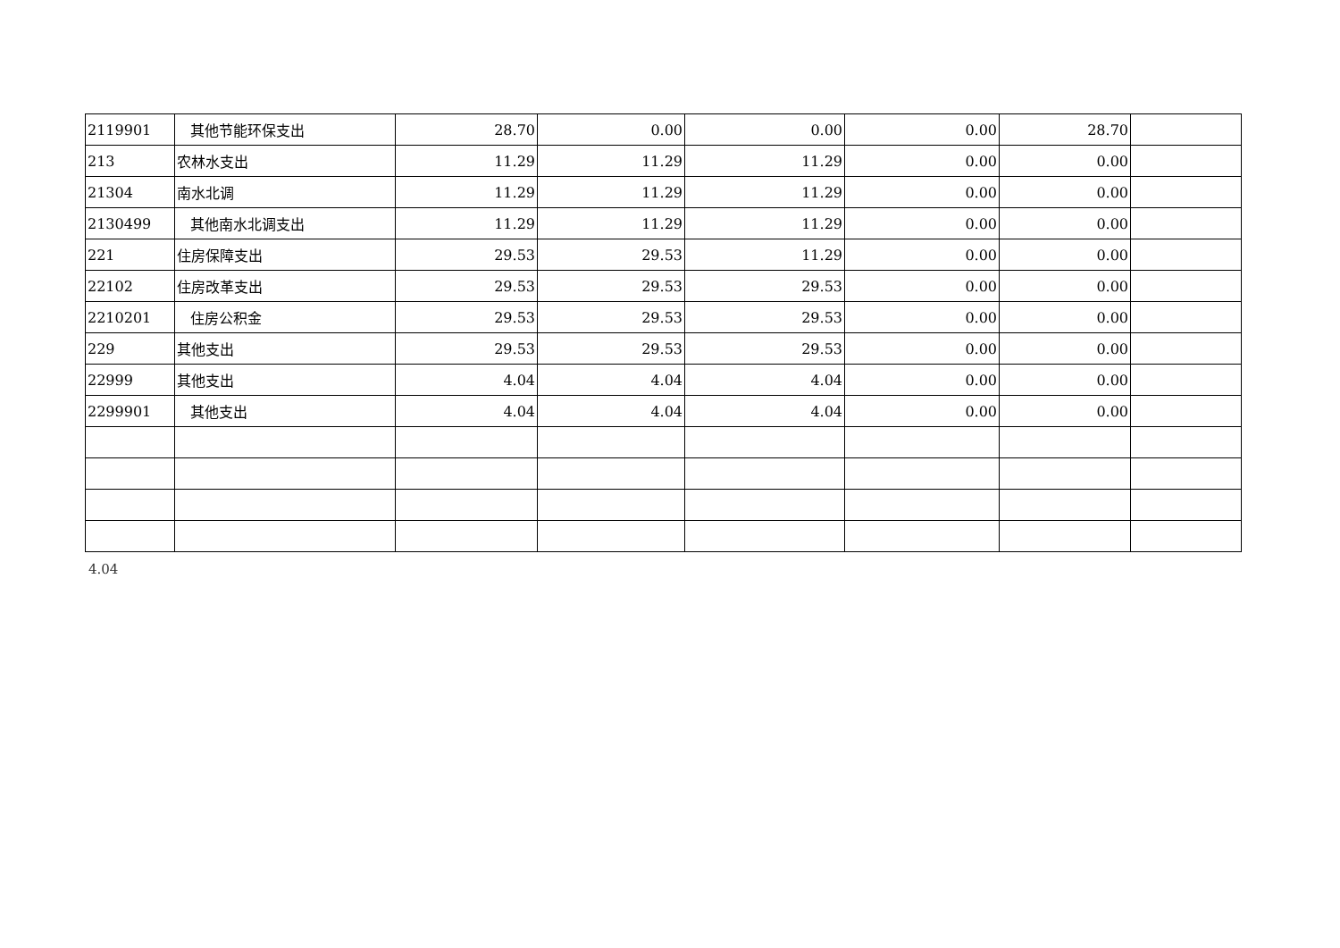| 2119901 | 其他节能环保支出 | 28.70 | 0.00 | 0.00 | 0.00 | 28.70 | |
| 213 | 农林水支出 | 11.29 | 11.29 | 11.29 | 0.00 | 0.00 | |
| 21304 | 南水北调 | 11.29 | 11.29 | 11.29 | 0.00 | 0.00 | |
| 2130499 | 其他南水北调支出 | 11.29 | 11.29 | 11.29 | 0.00 | 0.00 | |
| 221 | 住房保障支出 | 29.53 | 29.53 | 11.29 | 0.00 | 0.00 | |
| 22102 | 住房改革支出 | 29.53 | 29.53 | 29.53 | 0.00 | 0.00 | |
| 2210201 | 住房公积金 | 29.53 | 29.53 | 29.53 | 0.00 | 0.00 | |
| 229 | 其他支出 | 29.53 | 29.53 | 29.53 | 0.00 | 0.00 | |
| 22999 | 其他支出 | 4.04 | 4.04 | 4.04 | 0.00 | 0.00 | |
| 2299901 | 其他支出 | 4.04 | 4.04 | 4.04 | 0.00 | 0.00 | |
4.04